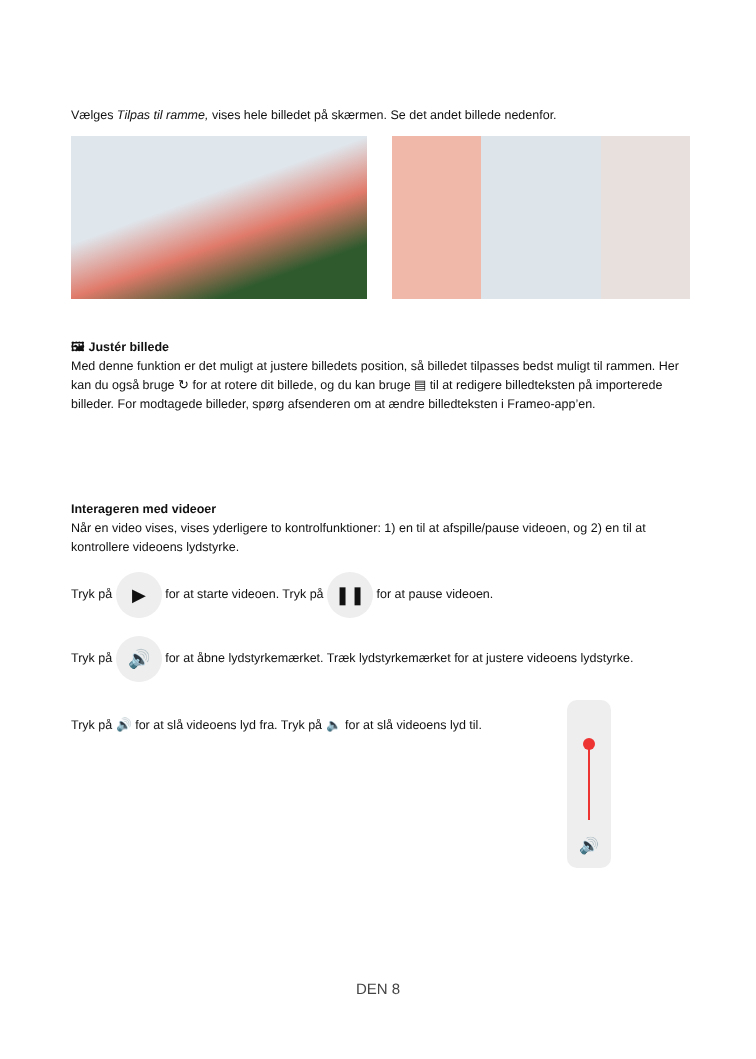Vælges Tilpas til ramme, vises hele billedet på skærmen. Se det andet billede nedenfor.
🖼 Justér billede
Med denne funktion er det muligt at justere billedets position, så billedet tilpasses bedst muligt til rammen. Her kan du også bruge ↻ for at rotere dit billede, og du kan bruge ▤ til at redigere billedteksten på importerede billeder. For modtagede billeder, spørg afsenderen om at ændre billedteksten i Frameo-app’en.
Interageren med videoer
Når en video vises, vises yderligere to kontrolfunktioner: 1) en til at afspille/pause videoen, og 2) en til at kontrollere videoens lydstyrke.
Tryk på ▶ for at starte videoen. Tryk på ❚❚ for at pause videoen.
Tryk på 🔊 for at åbne lydstyrkemærket. Træk lydstyrkemærket for at justere videoens lydstyrke.
Tryk på 🔊 for at slå videoens lyd fra. Tryk på 🔈 for at slå videoens lyd til.
🔊
DEN 8